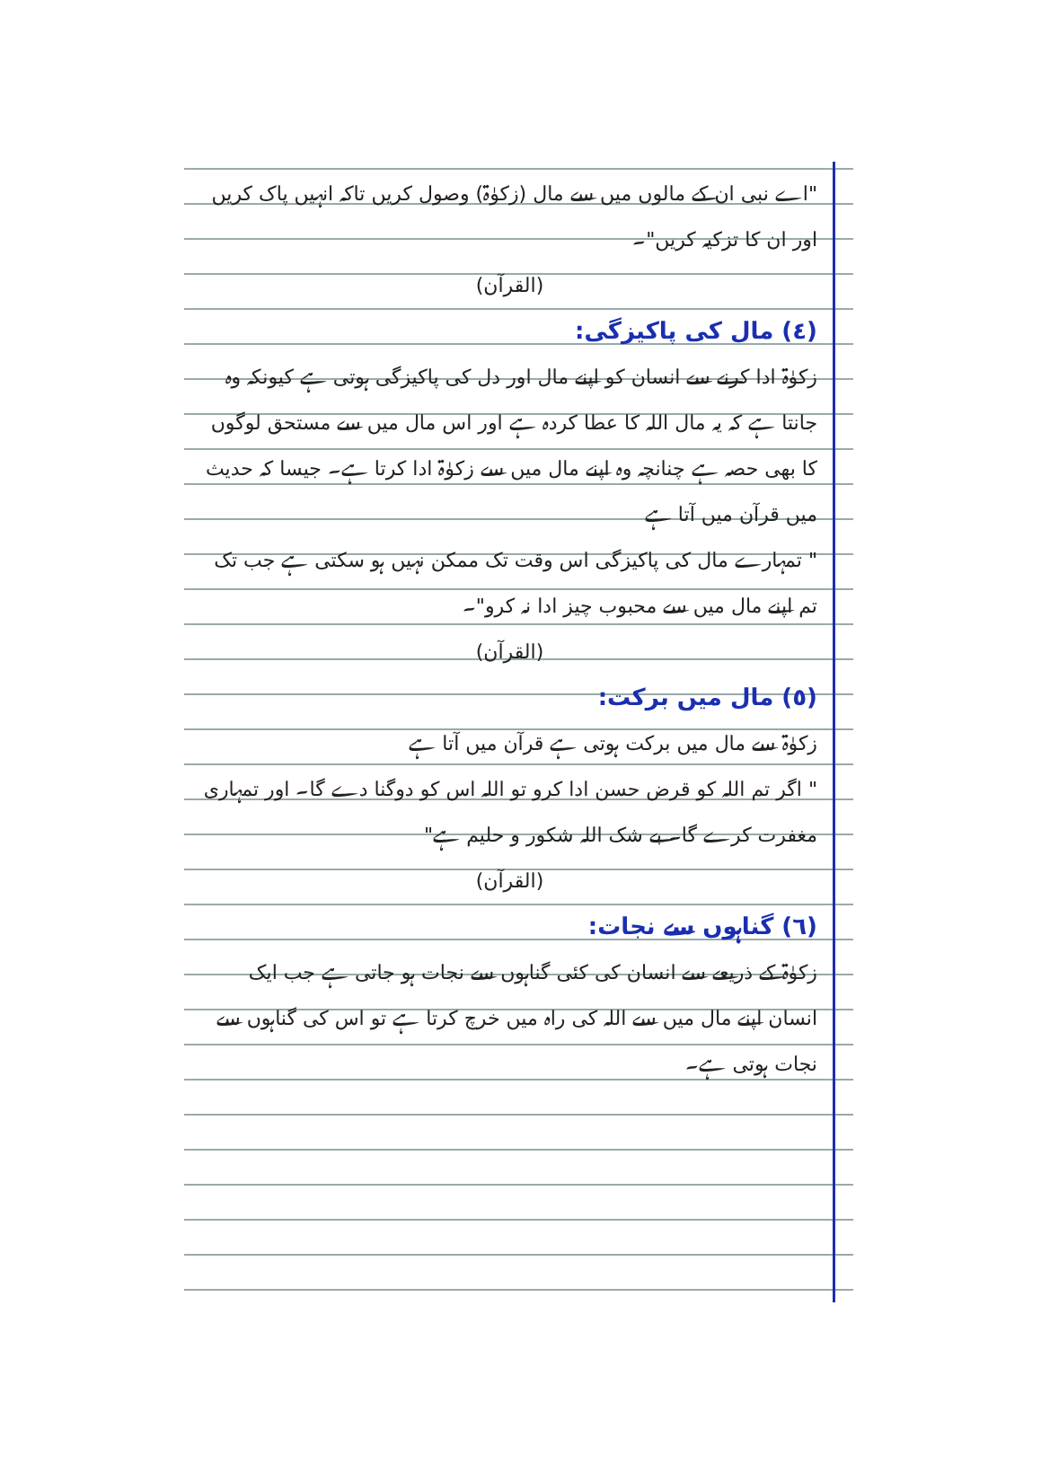"اے نبی ان کے مالوں میں سے مال (زکوٰۃ) وصول کریں تاکہ انہیں پاک کریں اور ان کا تزکیہ کریں"۔
(القرآن)
(٤) مال کی پاکیزگی:
زکوٰۃ ادا کرنے سے انسان کو اپنے مال اور دل کی پاکیزگی ہوتی ہے کیونکہ وہ جانتا ہے کہ یہ مال اللہ کا عطا کردہ ہے اور اس مال میں سے مستحق لوگوں کا بھی حصہ ہے چنانچہ وہ اپنے مال میں سے زکوٰۃ ادا کرتا ہے۔ جیسا کہ حدیث میں قرآن میں آتا ہے
" تمہارے مال کی پاکیزگی اس وقت تک ممکن نہیں ہو سکتی ہے جب تک تم اپنے مال میں سے محبوب چیز ادا نہ کرو"۔
(القرآن)
(٥) مال میں برکت:
زکوٰۃ سے مال میں برکت ہوتی ہے قرآن میں آتا ہے
" اگر تم اللہ کو قرض حسن ادا کرو تو اللہ اس کو دوگنا دے گا۔ اور تمہاری مغفرت کرے گا۔ بے شک اللہ شکور و حلیم ہے"
(القرآن)
(٦) گناہوں سے نجات:
زکوٰۃ کے ذریعے سے انسان کی کئی گناہوں سے نجات ہو جاتی ہے جب ایک انسان اپنے مال میں سے اللہ کی راہ میں خرچ کرتا ہے تو اس کی گناہوں سے نجات ہوتی ہے۔